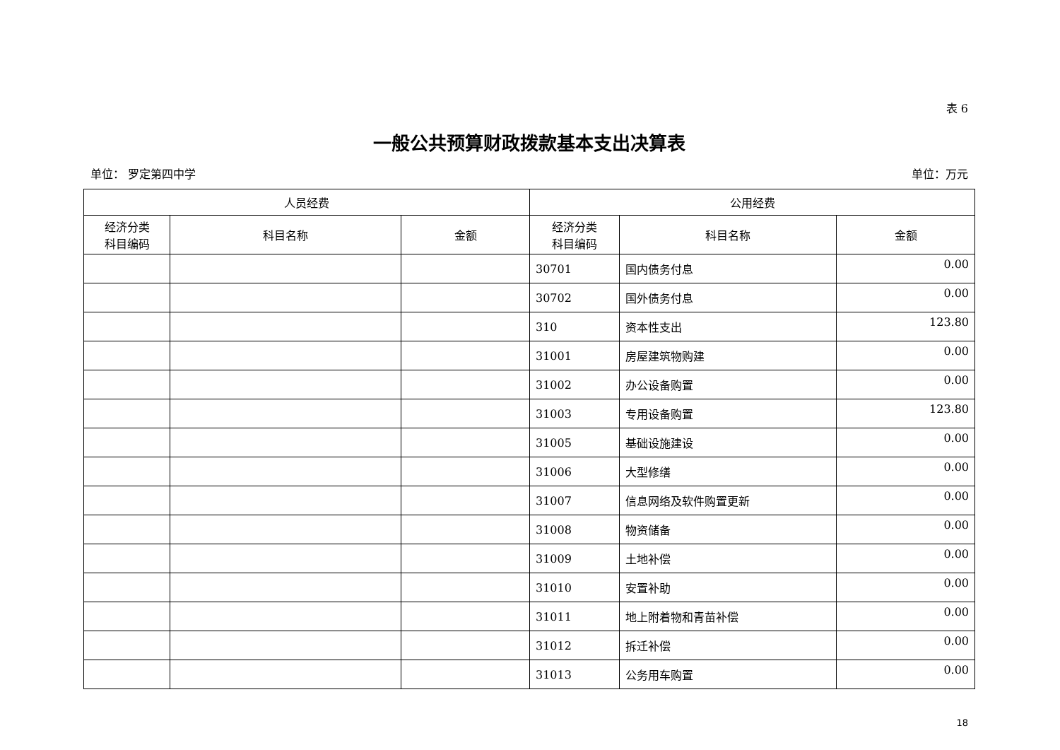表 6
一般公共预算财政拨款基本支出决算表
单位： 罗定第四中学 单位：万元
| 人员经费 | | | 公用经费 | | |
| --- | --- | --- | --- | --- | --- |
| 经济分类 科目编码 | 科目名称 | 金额 | 经济分类 科目编码 | 科目名称 | 金额 |
| | | | 30701 | 国内债务付息 | 0.00 |
| | | | 30702 | 国外债务付息 | 0.00 |
| | | | 310 | 资本性支出 | 123.80 |
| | | | 31001 | 房屋建筑物购建 | 0.00 |
| | | | 31002 | 办公设备购置 | 0.00 |
| | | | 31003 | 专用设备购置 | 123.80 |
| | | | 31005 | 基础设施建设 | 0.00 |
| | | | 31006 | 大型修缮 | 0.00 |
| | | | 31007 | 信息网络及软件购置更新 | 0.00 |
| | | | 31008 | 物资储备 | 0.00 |
| | | | 31009 | 土地补偿 | 0.00 |
| | | | 31010 | 安置补助 | 0.00 |
| | | | 31011 | 地上附着物和青苗补偿 | 0.00 |
| | | | 31012 | 拆迁补偿 | 0.00 |
| | | | 31013 | 公务用车购置 | 0.00 |
18